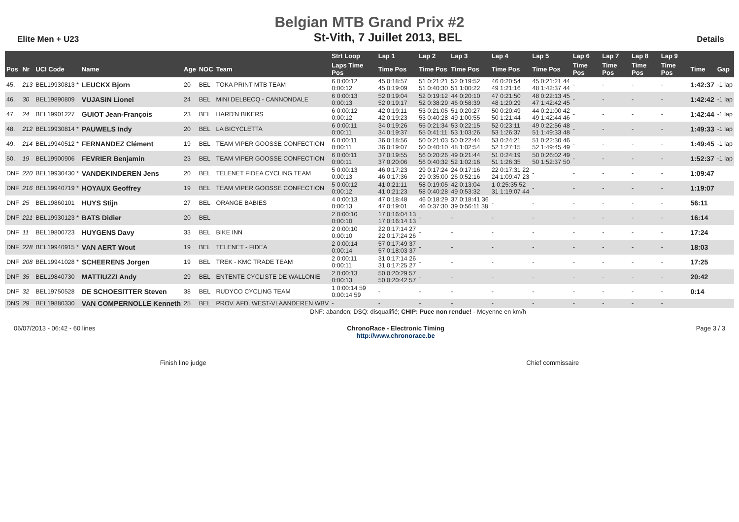Belgian MTB Grand Prix #2
Elite Men + U23
St-Vith, 7 Juillet 2013, BEL
Details
| | | | | | | | Strt Loop | Lap 1 | Lap 2 | Lap 3 | Lap 4 | Lap 5 | Lap 6 | Lap 7 | Lap 8 | Lap 9 | | |
| --- | --- | --- | --- | --- | --- | --- | --- | --- | --- | --- | --- | --- | --- | --- | --- | --- | --- | --- |
| Pos | Nr | UCI Code | Name | Age | NOC | Team | Laps Time Pos | Time Pos | Time Pos | Time Pos | Time Pos | Time Pos | Time Pos | Time Pos | Time Pos | Time Pos | Time | Gap |
| 45. | 213 | BEL19930813 * | LEUCKX Bjorn | 20 | BEL | TOKA PRINT MTB TEAM | 6 0:00:12 0:00:12 | 45 0:18:57 45 0:19:09 | 51 0:21:21 51 0:40:30 | 52 0:19:52 51 1:00:22 | 46 0:20:54 49 1:21:16 | 45 0:21:21 44 48 1:42:37 44 | - | - | - | - | 1:42:37 | -1 lap |
| 46. | 30 | BEL19890809 | VUJASIN Lionel | 24 | BEL | MINI DELBECQ - CANNONDALE | 6 0:00:13 0:00:13 | 52 0:19:04 52 0:19:17 | 52 0:19:12 52 0:38:29 | 44 0:20:10 46 0:58:39 | 47 0:21:50 48 1:20:29 | 48 0:22:13 45 47 1:42:42 45 | - | - | - | - | 1:42:42 | -1 lap |
| 47. | 24 | BEL19901227 | GUIOT Jean-François | 23 | BEL | HARD'N BIKERS | 6 0:00:12 0:00:12 | 42 0:19:11 42 0:19:23 | 53 0:21:05 53 0:40:28 | 51 0:20:27 49 1:00:55 | 50 0:20:49 50 1:21:44 | 44 0:21:00 42 49 1:42:44 46 | - | - | - | - | 1:42:44 | -1 lap |
| 48. | 212 | BEL19930814 * | PAUWELS Indy | 20 | BEL | LA BICYCLETTA | 6 0:00:11 0:00:11 | 34 0:19:26 34 0:19:37 | 55 0:21:34 55 0:41:11 | 53 0:22:15 53 1:03:26 | 52 0:23:11 53 1:26:37 | 49 0:22:56 48 51 1:49:33 48 | - | - | - | - | 1:49:33 | -1 lap |
| 49. | 214 | BEL19940512 * | FERNANDEZ Clément | 19 | BEL | TEAM VIPER GOOSSE CONFECTION | 6 0:00:11 0:00:11 | 36 0:18:56 36 0:19:07 | 50 0:21:03 50 0:40:10 | 50 0:22:44 48 1:02:54 | 53 0:24:21 52 1:27:15 | 51 0:22:30 46 52 1:49:45 49 | - | - | - | - | 1:49:45 | -1 lap |
| 50. | 19 | BEL19900906 | FEVRIER Benjamin | 23 | BEL | TEAM VIPER GOOSSE CONFECTION | 6 0:00:11 0:00:11 | 37 0:19:55 37 0:20:06 | 56 0:20:26 56 0:40:32 | 49 0:21:44 52 1:02:16 | 51 0:24:19 51 1:26:35 | 50 0:26:02 49 50 1:52:37 50 | - | - | - | - | 1:52:37 | -1 lap |
| DNF | 220 | BEL19930430 * | VANDEKINDEREN Jens | 20 | BEL | TELENET FIDEA CYCLING TEAM | 5 0:00:13 0:00:13 | 46 0:17:23 46 0:17:36 | 29 0:17:24 29 0:35:00 | 24 0:17:16 26 0:52:16 | 22 0:17:31 22 24 1:09:47 23 | - | - | - | - | - | 1:09:47 | |
| DNF | 216 | BEL19940719 * | HOYAUX Geoffrey | 19 | BEL | TEAM VIPER GOOSSE CONFECTION | 5 0:00:12 0:00:12 | 41 0:21:11 41 0:21:23 | 58 0:19:05 58 0:40:28 | 42 0:13:04 49 0:53:32 | 1 0:25:35 52 31 1:19:07 44 | - | - | - | - | - | 1:19:07 | |
| DNF | 25 | BEL19860101 | HUYS Stijn | 27 | BEL | ORANGE BABIES | 4 0:00:13 0:00:13 | 47 0:18:48 47 0:19:01 | 46 0:18:29 46 0:37:30 | 37 0:18:41 36 39 0:56:11 38 | - | - | - | - | - | - | 56:11 | |
| DNF | 221 | BEL19930123 * | BATS Didier | 20 | BEL | | 2 0:00:10 0:00:10 | 17 0:16:04 13 17 0:16:14 13 | - | - | - | - | - | - | - | - | 16:14 | |
| DNF | 11 | BEL19800723 | HUYGENS Davy | 33 | BEL | BIKE INN | 2 0:00:10 0:00:10 | 22 0:17:14 27 22 0:17:24 26 | - | - | - | - | - | - | - | - | 17:24 | |
| DNF | 228 | BEL19940915 * | VAN AERT Wout | 19 | BEL | TELENET - FIDEA | 2 0:00:14 0:00:14 | 57 0:17:49 37 57 0:18:03 37 | - | - | - | - | - | - | - | - | 18:03 | |
| DNF | 208 | BEL19941028 * | SCHEERENS Jorgen | 19 | BEL | TREK - KMC TRADE TEAM | 2 0:00:11 0:00:11 | 31 0:17:14 26 31 0:17:25 27 | - | - | - | - | - | - | - | - | 17:25 | |
| DNF | 35 | BEL19840730 | MATTIUZZI Andy | 29 | BEL | ENTENTE CYCLISTE DE WALLONIE | 2 0:00:13 0:00:13 | 50 0:20:29 57 50 0:20:42 57 | - | - | - | - | - | - | - | - | 20:42 | |
| DNF | 32 | BEL19750528 | DE SCHOESITTER Steven | 38 | BEL | RUDYCO CYCLING TEAM | 1 0:00:14 59 0:00:14 59 | - | - | - | - | - | - | - | - | - | 0:14 | |
| DNS | 29 | BEL19880330 | VAN COMPERNOLLE Kenneth | 25 | BEL | PROV. AFD. WEST-VLAANDEREN WBV | - | - | - | - | - | - | - | - | - | - | | |
| DNF: abandon; DSQ: disqualifié; CHIP: Puce non rendue! - Moyenne en km/h | | | | | | | | | | | | | | | | | | |
06/07/2013 - 06:42 - 60 lines ChronoRace - Electronic Timing
http://www.chronorace.be Page 3 / 3
Finish line judge Chief commissaire